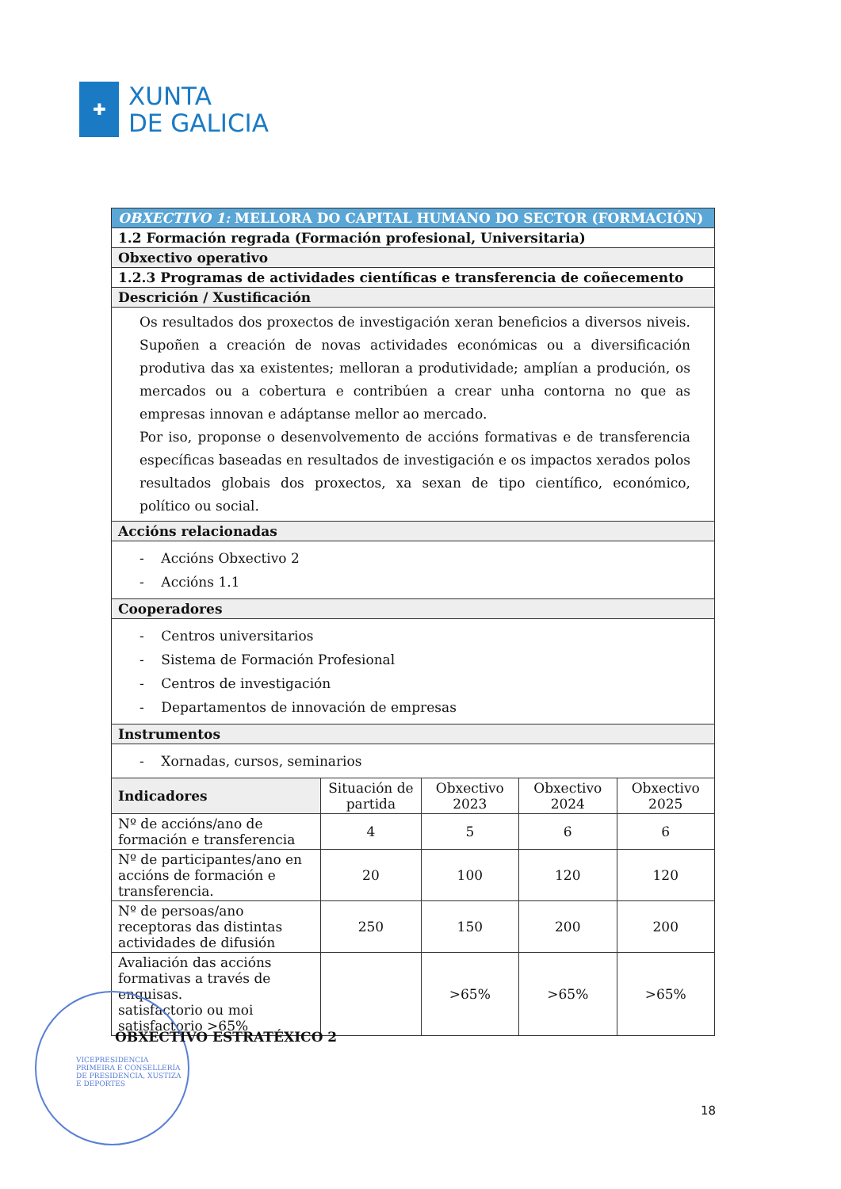✚
XUNTA
DE GALICIA
| OBXECTIVO 1: MELLORA DO CAPITAL HUMANO DO SECTOR (FORMACIÓN) | | | | |
| 1.2 Formación regrada (Formación profesional, Universitaria) | | | | |
| Obxectivo operativo | | | | |
| 1.2.3 Programas de actividades científicas e transferencia de coñecemento | | | | |
| Descrición / Xustificación | | | | |
| Os resultados dos proxectos de investigación xeran beneficios a diversos niveis. Supoñen a creación de novas actividades económicas ou a diversificación produtiva das xa existentes; melloran a produtividade; amplían a produción, os mercados ou a cobertura e contribúen a crear unha contorna no que as empresas innovan e adáptanse mellor ao mercado. Por iso, proponse o desenvolvemento de accións formativas e de transferencia específicas baseadas en resultados de investigación e os impactos xerados polos resultados globais dos proxectos, xa sexan de tipo científico, económico, político ou social. | | | | |
| Accións relacionadas | | | | |
| - Accións Obxectivo 2 - Accións 1.1 | | | | |
| Cooperadores | | | | |
| - Centros universitarios - Sistema de Formación Profesional - Centros de investigación - Departamentos de innovación de empresas | | | | |
| Instrumentos | | | | |
| - Xornadas, cursos, seminarios | | | | |
| Indicadores | Situación de partida | Obxectivo 2023 | Obxectivo 2024 | Obxectivo 2025 |
| Nº de accións/ano de formación e transferencia | 4 | 5 | 6 | 6 |
| Nº de participantes/ano en accións de formación e transferencia. | 20 | 100 | 120 | 120 |
| Nº de persoas/ano receptoras das distintas actividades de difusión | 250 | 150 | 200 | 200 |
| Avaliación das accións formativas a través de enquisas. satisfactorio ou moi satisfactorio >65% | | >65% | >65% | >65% |
VICEPRESIDENCIA PRIMEIRA E CONSELLERÍA DE PRESIDENCIA, XUSTIZA E DEPORTES
OBXECTIVO ESTRATÉXICO 2
18